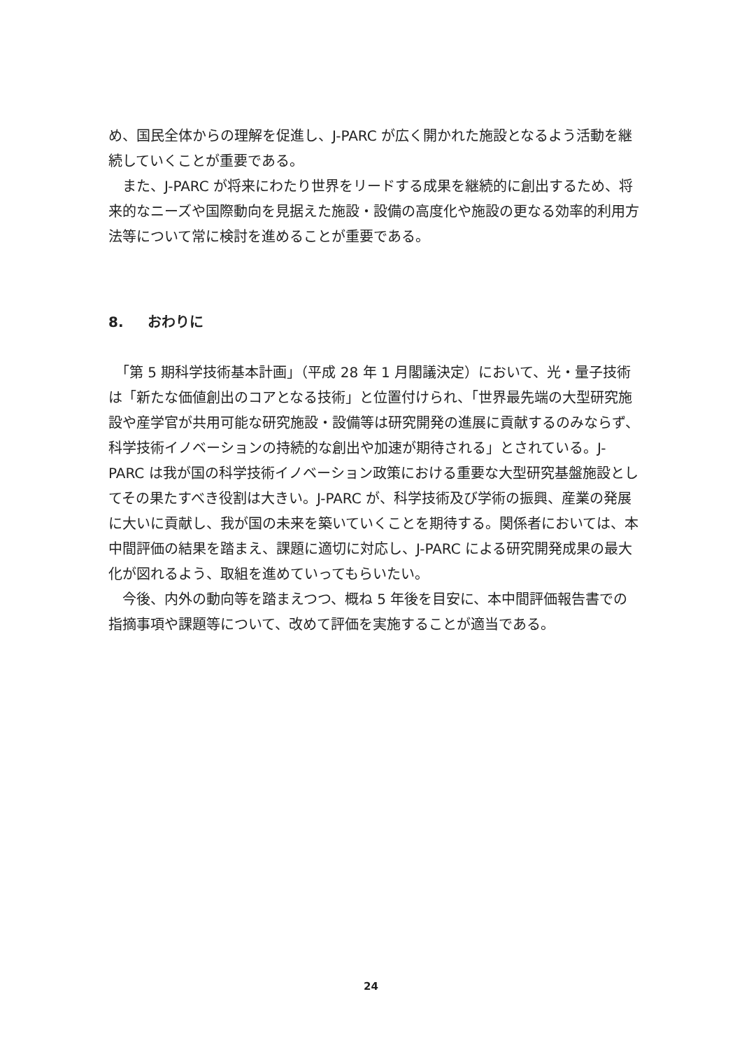め、国民全体からの理解を促進し、J-PARC が広く開かれた施設となるよう活動を継続していくことが重要である。
　また、J-PARC が将来にわたり世界をリードする成果を継続的に創出するため、将来的なニーズや国際動向を見据えた施設・設備の高度化や施設の更なる効率的利用方法等について常に検討を進めることが重要である。
8. おわりに
　「第 5 期科学技術基本計画」（平成 28 年 1 月閣議決定）において、光・量子技術は「新たな価値創出のコアとなる技術」と位置付けられ、「世界最先端の大型研究施設や産学官が共用可能な研究施設・設備等は研究開発の進展に貢献するのみならず、科学技術イノベーションの持続的な創出や加速が期待される」とされている。J-PARC は我が国の科学技術イノベーション政策における重要な大型研究基盤施設としてその果たすべき役割は大きい。J-PARC が、科学技術及び学術の振興、産業の発展に大いに貢献し、我が国の未来を築いていくことを期待する。関係者においては、本中間評価の結果を踏まえ、課題に適切に対応し、J-PARC による研究開発成果の最大化が図れるよう、取組を進めていってもらいたい。
　今後、内外の動向等を踏まえつつ、概ね 5 年後を目安に、本中間評価報告書での指摘事項や課題等について、改めて評価を実施することが適当である。
24